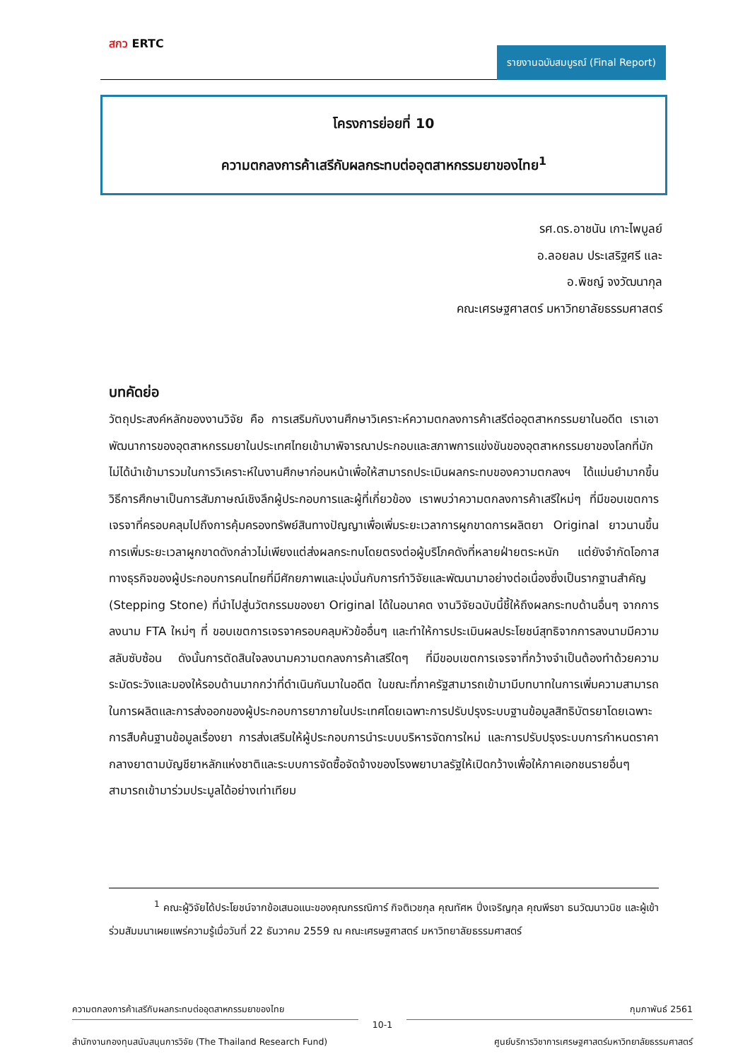สกว ERTC
รายงานฉบับสมบูรณ์ (Final Report)
โครงการย่อยที่ 10
ความตกลงการค้าเสรีกับผลกระทบต่ออุตสาหกรรมยาของไทย<sup>1</sup>
รศ.ดร.อาชนัน เกาะไพบูลย์
อ.ลอยลม ประเสริฐศรี และ
อ.พิชญ์ จงวัฒนากุล
คณะเศรษฐศาสตร์ มหาวิทยาลัยธรรมศาสตร์
บทคัดย่อ
วัตถุประสงค์หลักของงานวิจัย คือ การเสริมกับงานศึกษาวิเคราะห์ความตกลงการค้าเสรีต่ออุตสาหกรรมยาในอดีต เราเอาพัฒนาการของอุตสาหกรรมยาในประเทศไทยเข้ามาพิจารณาประกอบและสภาพการแข่งขันของอุตสาหกรรมยาของโลกที่มักไม่ได้นำเข้ามารวมในการวิเคราะห์ในงานศึกษาก่อนหน้าเพื่อให้สามารถประเมินผลกระทบของความตกลงฯ ได้แม่นยำมากขึ้น วิธีการศึกษาเป็นการสัมภาษณ์เชิงลึกผู้ประกอบการและผู้ที่เกี่ยวข้อง เราพบว่าความตกลงการค้าเสรีใหม่ๆ ที่มีขอบเขตการเจรจาที่ครอบคลุมไปถึงการคุ้มครองทรัพย์สินทางปัญญาเพื่อเพิ่มระยะเวลาการผูกขาดการผลิตยา Original ยาวนานขึ้น การเพิ่มระยะเวลาผูกขาดดังกล่าวไม่เพียงแต่ส่งผลกระทบโดยตรงต่อผู้บริโภคดังที่หลายฝ่ายตระหนัก แต่ยังจำกัดโอกาสทางธุรกิจของผู้ประกอบการคนไทยที่มีศักยภาพและมุ่งมั่นกับการทำวิจัยและพัฒนามาอย่างต่อเนื่องซึ่งเป็นรากฐานสำคัญ (Stepping Stone) ที่นำไปสู่นวัตกรรมของยา Original ได้ในอนาคต งานวิจัยฉบับนี้ชี้ให้ถึงผลกระทบด้านอื่นๆ จากการลงนาม FTA ใหม่ๆ ที่ ขอบเขตการเจรจาครอบคลุมหัวข้ออื่นๆ และทำให้การประเมินผลประโยชน์สุทธิจากการลงนามมีความสลับซับซ้อน ดังนั้นการตัดสินใจลงนามความตกลงการค้าเสรีใดๆ ที่มีขอบเขตการเจรจาที่กว้างจำเป็นต้องทำด้วยความระมัดระวังและมองให้รอบด้านมากกว่าที่ดำเนินกันมาในอดีต ในขณะที่ภาครัฐสามารถเข้ามามีบทบาทในการเพิ่มความสามารถในการผลิตและการส่งออกของผู้ประกอบการยาภายในประเทศโดยเฉพาะการปรับปรุงระบบฐานข้อมูลสิทธิบัตรยาโดยเฉพาะการสืบค้นฐานข้อมูลเรื่องยา การส่งเสริมให้ผู้ประกอบการนำระบบบริหารจัดการใหม่ และการปรับปรุงระบบการกำหนดราคากลางยาตามบัญชียาหลักแห่งชาติและระบบการจัดซื้อจัดจ้างของโรงพยาบาลรัฐให้เปิดกว้างเพื่อให้ภาคเอกชนรายอื่นๆ สามารถเข้ามาร่วมประมูลได้อย่างเท่าเทียม
<sup>1</sup> คณะผู้วิจัยได้ประโยชน์จากข้อเสนอแนะของคุณกรรณิการ์ กิจติเวชกุล คุณทัศห ปิ่งเจริญกุล คุณพีรชา ธนวัฒนาวนิช และผู้เข้าร่วมสัมมนาเผยแพร่ความรู้เมื่อวันที่ 22 ธันวาคม 2559 ณ คณะเศรษฐศาสตร์ มหาวิทยาลัยธรรมศาสตร์
ความตกลงการค้าเสรีกับผลกระทบต่ออุตสาหกรรมยาของไทย กุมภาพันธ์ 2561
10-1
สำนักงานกองทุนสนับสนุนการวิจัย (The Thailand Research Fund) ศูนย์บริการวิชาการเศรษฐศาสตร์มหาวิทยาลัยธรรมศาสตร์